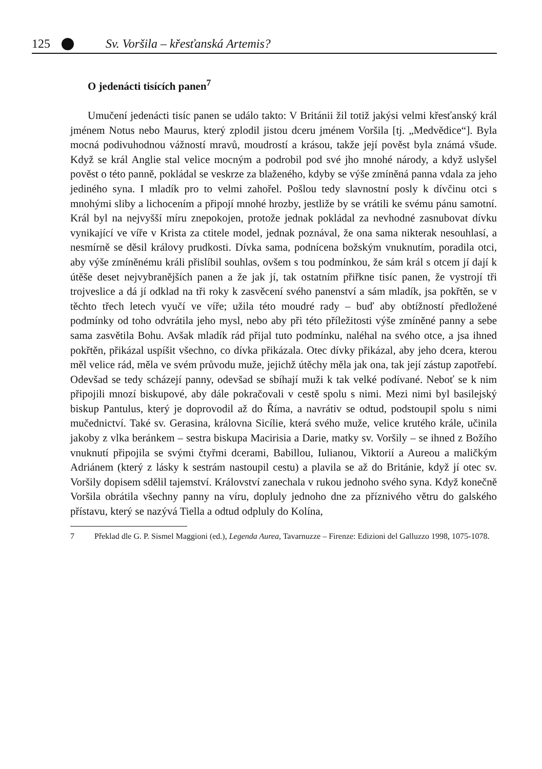125 Sv. Voršila – křesťanská Artemis?
O jedenácti tisících panen<sup>7</sup>
Umučení jedenácti tisíc panen se událo takto: V Británii žil totiž jakýsi velmi křesťanský král jménem Notus nebo Maurus, který zplodil jistou dceru jménem Voršila [tj. „Medvědice“]. Byla mocná podivuhodnou vážností mravů, moudrostí a krásou, takže její pověst byla známá všude. Když se král Anglie stal velice mocným a podrobil pod své jho mnohé národy, a když uslyšel pověst o této panně, pokládal se veskrze za blaženého, kdyby se výše zmíněná panna vdala za jeho jediného syna. I mladík pro to velmi zahořel. Pošlou tedy slavnostní posly k dívčinu otci s mnohými sliby a lichocením a připojí mnohé hrozby, jestliže by se vrátili ke svému pánu samotní. Král byl na nejvyšší míru znepokojen, protože jednak pokládal za nevhodné zasnubovat dívku vynikající ve víře v Krista za ctitele model, jednak poznával, že ona sama nikterak nesouhlasí, a nesmírně se děsil královy prudkosti. Dívka sama, podnícena božským vnuknutím, poradila otci, aby výše zmíněnému králi přislíbil souhlas, ovšem s tou podmínkou, že sám král s otcem jí dají k útěše deset nejvybranějších panen a že jak jí, tak ostatním přiřkne tisíc panen, že vystrojí tři trojveslice a dá jí odklad na tři roky k zasvěcení svého panenství a sám mladík, jsa pokřtěn, se v těchto třech letech vyučí ve víře; užila této moudré rady – buď aby obtížností předložené podmínky od toho odvrátila jeho mysl, nebo aby při této příležitosti výše zmíněné panny a sebe sama zasvětila Bohu. Avšak mladík rád přijal tuto podmínku, naléhal na svého otce, a jsa ihned pokřtěn, přikázal uspíšit všechno, co dívka přikázala. Otec dívky přikázal, aby jeho dcera, kterou měl velice rád, měla ve svém průvodu muže, jejichž útěchy měla jak ona, tak její zástup zapotřebí. Odevšad se tedy scházejí panny, odevšad se sbíhají muži k tak velké podívané. Neboť se k nim připojili mnozí biskupové, aby dále pokračovali v cestě spolu s nimi. Mezi nimi byl basilejský biskup Pantulus, který je doprovodil až do Říma, a navrátiv se odtud, podstoupil spolu s nimi mučednictví. Také sv. Gerasina, královna Sicílie, která svého muže, velice krutého krále, učinila jakoby z vlka beránkem – sestra biskupa Macirisia a Darie, matky sv. Voršily – se ihned z Božího vnuknutí připojila se svými čtyřmi dcerami, Babillou, Iulianou, Viktorií a Aureou a maličkým Adriánem (který z lásky k sestrám nastoupil cestu) a plavila se až do Británie, když jí otec sv. Voršily dopisem sdělil tajemství. Království zanechala v rukou jednoho svého syna. Když konečně Voršila obrátila všechny panny na víru, dopluly jednoho dne za příznivého větru do galského přístavu, který se nazývá Tiella a odtud odpluly do Kolína,
7 Překlad dle G. P. Sismel Maggioni (ed.), Legenda Aurea, Tavarnuzze – Firenze: Edizioni del Galluzzo 1998, 1075-1078.